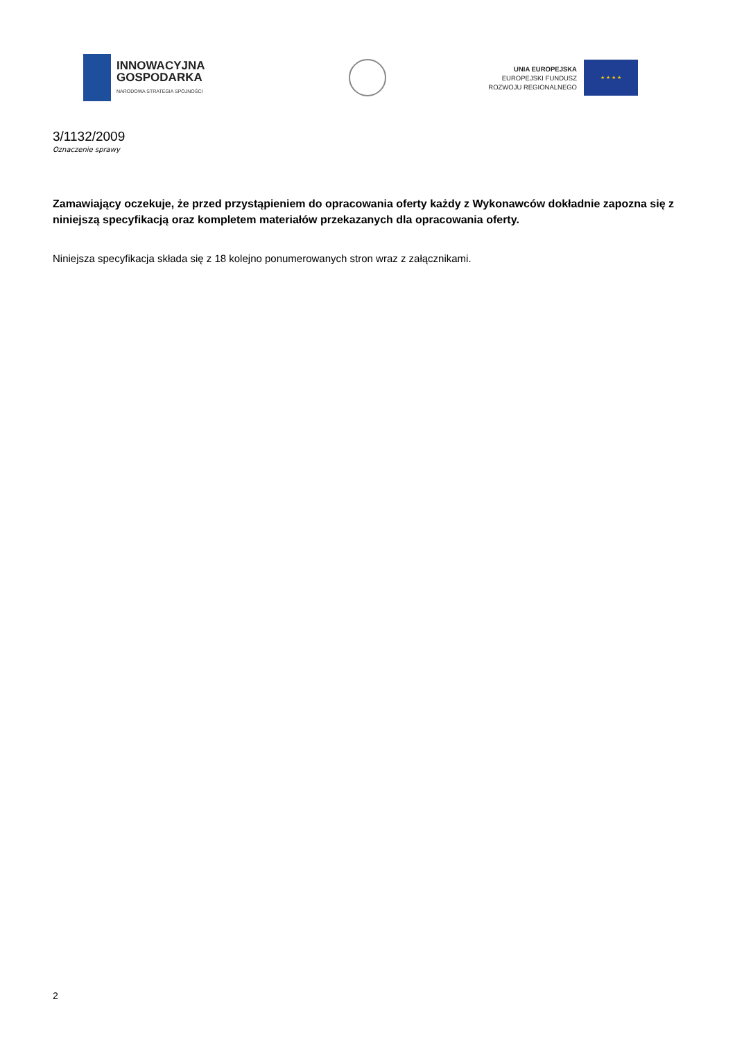INNOWACYJNA
GOSPODARKA
NARODOWA STRATEGIA SPÓJNOŚCI
UNIA EUROPEJSKA
EUROPEJSKI FUNDUSZ
ROZWOJU REGIONALNEGO
★ ★ ★ ★
3/1132/2009
Oznaczenie sprawy
Zamawiający oczekuje, że przed przystąpieniem do opracowania oferty każdy z Wykonawców dokładnie zapozna się z niniejszą specyfikacją oraz kompletem materiałów przekazanych dla opracowania oferty.
Niniejsza specyfikacja składa się z 18 kolejno ponumerowanych stron wraz z załącznikami.
2